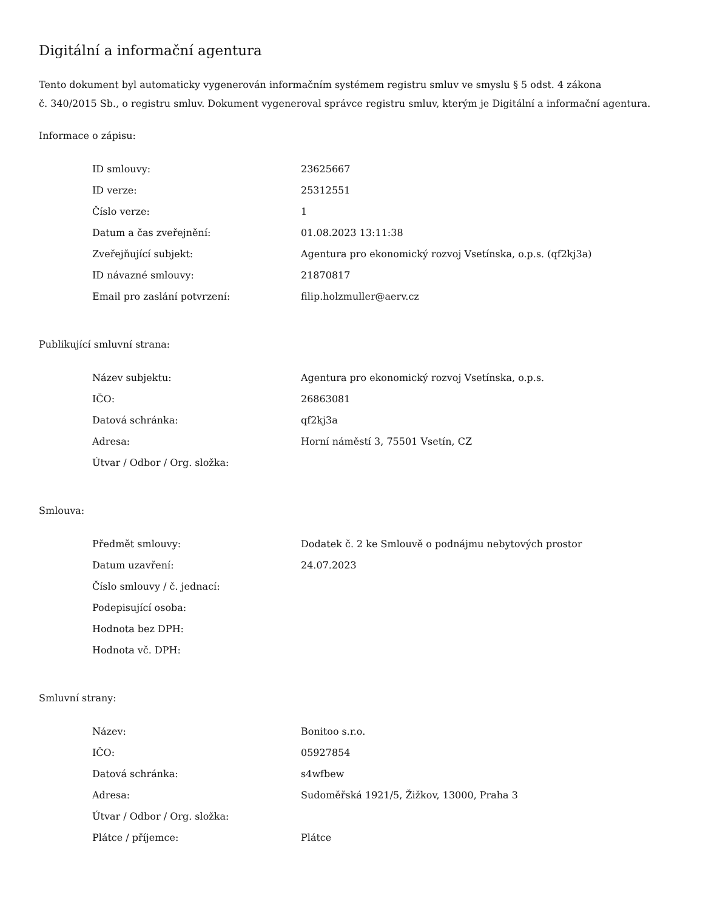Digitální a informační agentura
Tento dokument byl automaticky vygenerován informačním systémem registru smluv ve smyslu § 5 odst. 4 zákona
č. 340/2015 Sb., o registru smluv. Dokument vygeneroval správce registru smluv, kterým je Digitální a informační agentura.
Informace o zápisu:
| ID smlouvy: | 23625667 |
| ID verze: | 25312551 |
| Číslo verze: | 1 |
| Datum a čas zveřejnění: | 01.08.2023 13:11:38 |
| Zveřejňující subjekt: | Agentura pro ekonomický rozvoj Vsetínska, o.p.s. (qf2kj3a) |
| ID návazné smlouvy: | 21870817 |
| Email pro zaslání potvrzení: | filip.holzmuller@aerv.cz |
Publikující smluvní strana:
| Název subjektu: | Agentura pro ekonomický rozvoj Vsetínska, o.p.s. |
| IČO: | 26863081 |
| Datová schránka: | qf2kj3a |
| Adresa: | Horní náměstí 3, 75501 Vsetín, CZ |
| Útvar / Odbor / Org. složka: | |
Smlouva:
| Předmět smlouvy: | Dodatek č. 2 ke Smlouvě o podnájmu nebytových prostor |
| Datum uzavření: | 24.07.2023 |
| Číslo smlouvy / č. jednací: | |
| Podepisující osoba: | |
| Hodnota bez DPH: | |
| Hodnota vč. DPH: | |
Smluvní strany:
| Název: | Bonitoo s.r.o. |
| IČO: | 05927854 |
| Datová schránka: | s4wfbew |
| Adresa: | Sudoměřská 1921/5, Žižkov, 13000, Praha 3 |
| Útvar / Odbor / Org. složka: | |
| Plátce / příjemce: | Plátce |